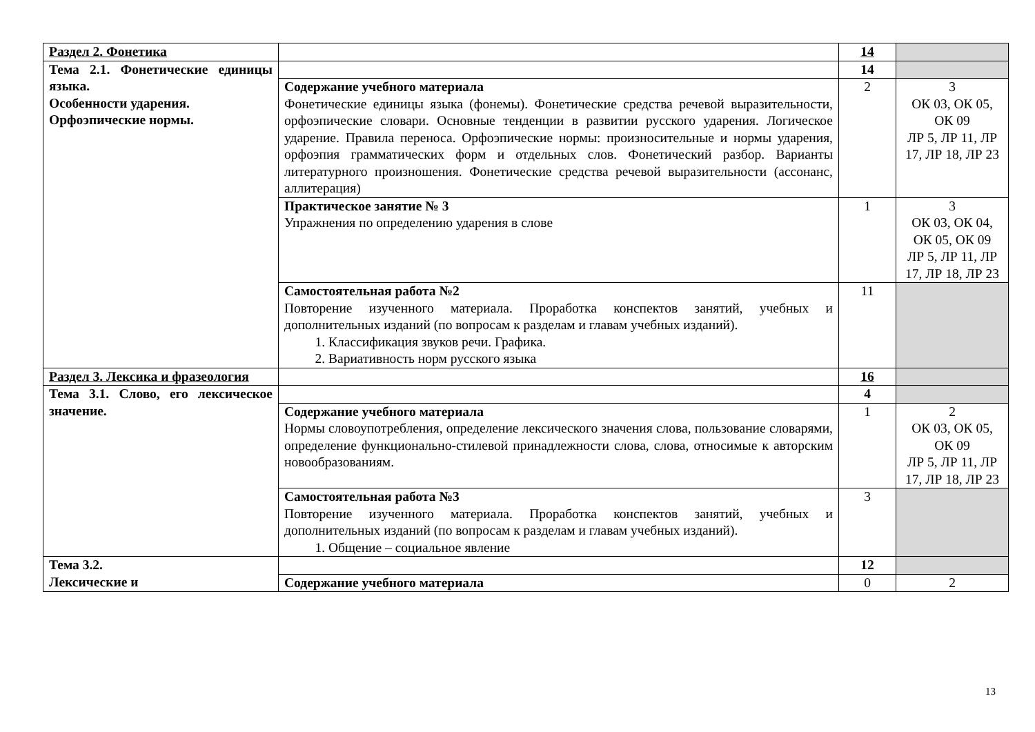| Раздел 2. Фонетика | | 14 | |
| Тема 2.1. Фонетические единицы языка. Особенности ударения. Орфоэпические нормы. | | 14 | |
| | Содержание учебного материала Фонетические единицы языка (фонемы). Фонетические средства речевой выразительности, орфоэпические словари. Основные тенденции в развитии русского ударения. Логическое ударение. Правила переноса. Орфоэпические нормы: произносительные и нормы ударения, орфоэпия грамматических форм и отдельных слов. Фонетический разбор. Варианты литературного произношения. Фонетические средства речевой выразительности (ассонанс, аллитерация) | 2 | 3 ОК 03, ОК 05, ОК 09 ЛР 5, ЛР 11, ЛР 17, ЛР 18, ЛР 23 |
| | Практическое занятие № 3 Упражнения по определению ударения в слове | 1 | 3 ОК 03, ОК 04, ОК 05, ОК 09 ЛР 5, ЛР 11, ЛР 17, ЛР 18, ЛР 23 |
| | Самостоятельная работа №2 Повторение изученного материала. Проработка конспектов занятий, учебных и дополнительных изданий (по вопросам к разделам и главам учебных изданий). 1. Классификация звуков речи. Графика. 2. Вариативность норм русского языка | 11 | |
| Раздел 3. Лексика и фразеология | | 16 | |
| Тема 3.1. Слово, его лексическое значение. | | 4 | |
| | Содержание учебного материала Нормы словоупотребления, определение лексического значения слова, пользование словарями, определение функционально-стилевой принадлежности слова, слова, относимые к авторским новообразованиям. | 1 | 2 ОК 03, ОК 05, ОК 09 ЛР 5, ЛР 11, ЛР 17, ЛР 18, ЛР 23 |
| | Самостоятельная работа №3 Повторение изученного материала. Проработка конспектов занятий, учебных и дополнительных изданий (по вопросам к разделам и главам учебных изданий). 1. Общение – социальное явление | 3 | |
| Тема 3.2. Лексические и | | 12 | |
| | Содержание учебного материала | 0 | 2 |
13